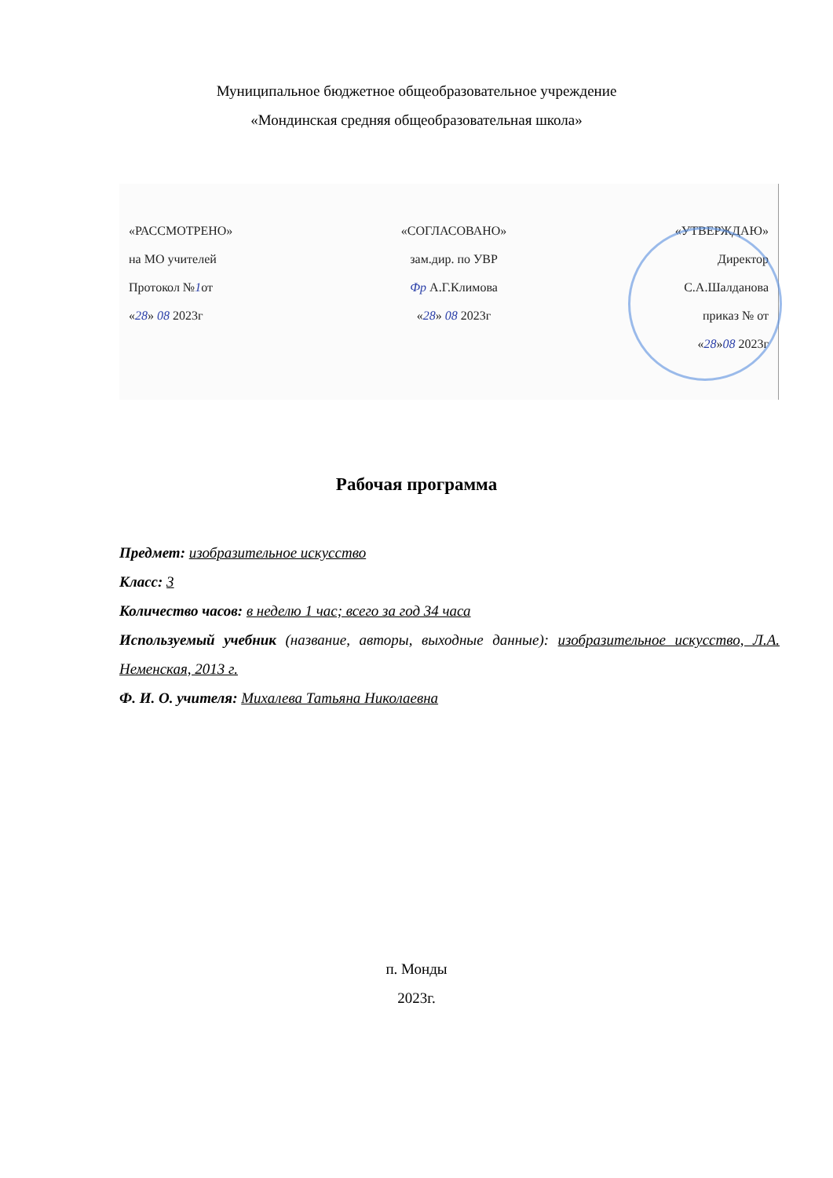Муниципальное бюджетное общеобразовательное учреждение
«Мондинская средняя общеобразовательная школа»
«РАССМОТРЕНО»
на МО учителей
Протокол №1от
«28» 08 2023г
«СОГЛАСОВАНО»
зам.дир. по УВР
Фр А.Г.Климова
«28» 08 2023г
«УТВЕРЖДАЮ»
Директор
С.А.Шалданова
приказ № от
«28»08 2023г
Рабочая программа
Предмет: изобразительное искусство
Класс: 3
Количество часов: в неделю 1 час; всего за год 34 часа
Используемый учебник (название, авторы, выходные данные): изобразительное искусство, Л.А. Неменская, 2013 г.
Ф. И. О. учителя: Михалева Татьяна Николаевна
п. Монды
2023г.